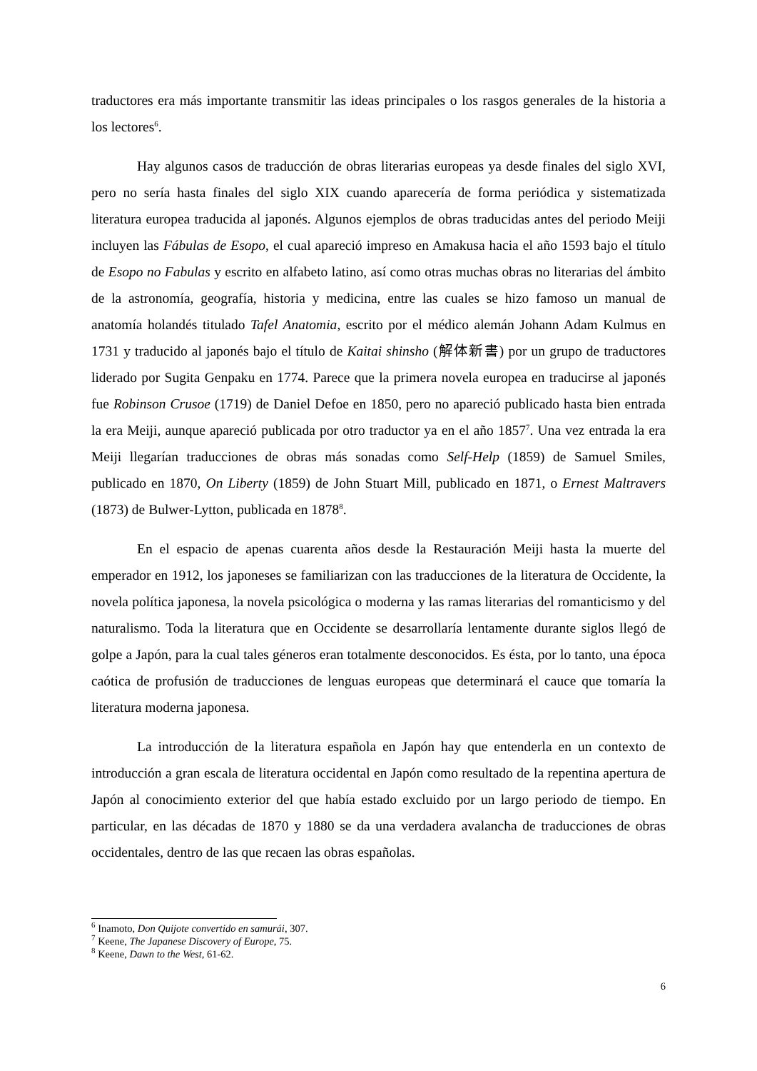traductores era más importante transmitir las ideas principales o los rasgos generales de la historia a los lectores<sup>6</sup>.
Hay algunos casos de traducción de obras literarias europeas ya desde finales del siglo XVI, pero no sería hasta finales del siglo XIX cuando aparecería de forma periódica y sistematizada literatura europea traducida al japonés. Algunos ejemplos de obras traducidas antes del periodo Meiji incluyen las Fábulas de Esopo, el cual apareció impreso en Amakusa hacia el año 1593 bajo el título de Esopo no Fabulas y escrito en alfabeto latino, así como otras muchas obras no literarias del ámbito de la astronomía, geografía, historia y medicina, entre las cuales se hizo famoso un manual de anatomía holandés titulado Tafel Anatomia, escrito por el médico alemán Johann Adam Kulmus en 1731 y traducido al japonés bajo el título de Kaitai shinsho (解体新書) por un grupo de traductores liderado por Sugita Genpaku en 1774. Parece que la primera novela europea en traducirse al japonés fue Robinson Crusoe (1719) de Daniel Defoe en 1850, pero no apareció publicado hasta bien entrada la era Meiji, aunque apareció publicada por otro traductor ya en el año 1857<sup>7</sup>. Una vez entrada la era Meiji llegarían traducciones de obras más sonadas como Self-Help (1859) de Samuel Smiles, publicado en 1870, On Liberty (1859) de John Stuart Mill, publicado en 1871, o Ernest Maltravers (1873) de Bulwer-Lytton, publicada en 1878<sup>8</sup>.
En el espacio de apenas cuarenta años desde la Restauración Meiji hasta la muerte del emperador en 1912, los japoneses se familiarizan con las traducciones de la literatura de Occidente, la novela política japonesa, la novela psicológica o moderna y las ramas literarias del romanticismo y del naturalismo. Toda la literatura que en Occidente se desarrollaría lentamente durante siglos llegó de golpe a Japón, para la cual tales géneros eran totalmente desconocidos. Es ésta, por lo tanto, una época caótica de profusión de traducciones de lenguas europeas que determinará el cauce que tomaría la literatura moderna japonesa.
La introducción de la literatura española en Japón hay que entenderla en un contexto de introducción a gran escala de literatura occidental en Japón como resultado de la repentina apertura de Japón al conocimiento exterior del que había estado excluido por un largo periodo de tiempo. En particular, en las décadas de 1870 y 1880 se da una verdadera avalancha de traducciones de obras occidentales, dentro de las que recaen las obras españolas.
<sup>6</sup> Inamoto, Don Quijote convertido en samurái, 307.
<sup>7</sup> Keene, The Japanese Discovery of Europe, 75.
<sup>8</sup> Keene, Dawn to the West, 61-62.
6